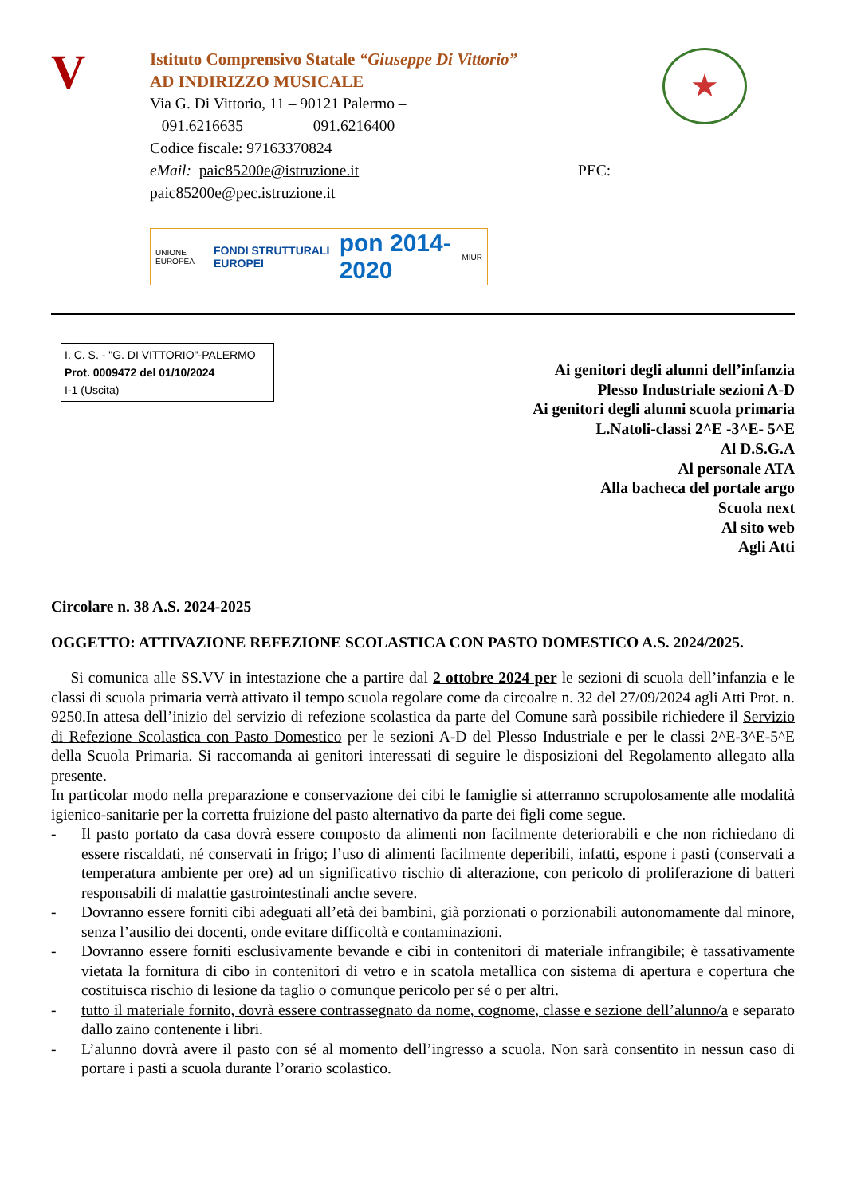V
Istituto Comprensivo Statale “Giuseppe Di Vittorio”
AD INDIRIZZO MUSICALE
Via G. Di Vittorio, 11 – 90121 Palermo –
091.6216635 091.6216400
Codice fiscale: 97163370824
eMail: paic85200e@istruzione.it PEC:
paic85200e@pec.istruzione.it
★
UNIONE EUROPEA FONDI STRUTTURALI EUROPEI pon 2014-2020 MIUR
I. C. S. - "G. DI VITTORIO"-PALERMO
Prot. 0009472 del 01/10/2024
I-1 (Uscita)
Ai genitori degli alunni dell’infanzia
Plesso Industriale sezioni A-D
Ai genitori degli alunni scuola primaria
L.Natoli-classi 2^E -3^E- 5^E
Al D.S.G.A
Al personale ATA
Alla bacheca del portale argo
Scuola next
Al sito web
Agli Atti
Circolare n. 38 A.S. 2024-2025
OGGETTO: ATTIVAZIONE REFEZIONE SCOLASTICA CON PASTO DOMESTICO A.S. 2024/2025.
Si comunica alle SS.VV in intestazione che a partire dal 2 ottobre 2024 per le sezioni di scuola dell’infanzia e le classi di scuola primaria verrà attivato il tempo scuola regolare come da circoalre n. 32 del 27/09/2024 agli Atti Prot. n. 9250.In attesa dell’inizio del servizio di refezione scolastica da parte del Comune sarà possibile richiedere il Servizio di Refezione Scolastica con Pasto Domestico per le sezioni A-D del Plesso Industriale e per le classi 2^E-3^E-5^E della Scuola Primaria. Si raccomanda ai genitori interessati di seguire le disposizioni del Regolamento allegato alla presente.
In particolar modo nella preparazione e conservazione dei cibi le famiglie si atterranno scrupolosamente alle modalità igienico-sanitarie per la corretta fruizione del pasto alternativo da parte dei figli come segue.
- Il pasto portato da casa dovrà essere composto da alimenti non facilmente deteriorabili e che non richiedano di essere riscaldati, né conservati in frigo; l’uso di alimenti facilmente deperibili, infatti, espone i pasti (conservati a temperatura ambiente per ore) ad un significativo rischio di alterazione, con pericolo di proliferazione di batteri responsabili di malattie gastrointestinali anche severe.
- Dovranno essere forniti cibi adeguati all’età dei bambini, già porzionati o porzionabili autonomamente dal minore, senza l’ausilio dei docenti, onde evitare difficoltà e contaminazioni.
- Dovranno essere forniti esclusivamente bevande e cibi in contenitori di materiale infrangibile; è tassativamente vietata la fornitura di cibo in contenitori di vetro e in scatola metallica con sistema di apertura e copertura che costituisca rischio di lesione da taglio o comunque pericolo per sé o per altri.
- tutto il materiale fornito, dovrà essere contrassegnato da nome, cognome, classe e sezione dell’alunno/a e separato dallo zaino contenente i libri.
- L’alunno dovrà avere il pasto con sé al momento dell’ingresso a scuola. Non sarà consentito in nessun caso di portare i pasti a scuola durante l’orario scolastico.